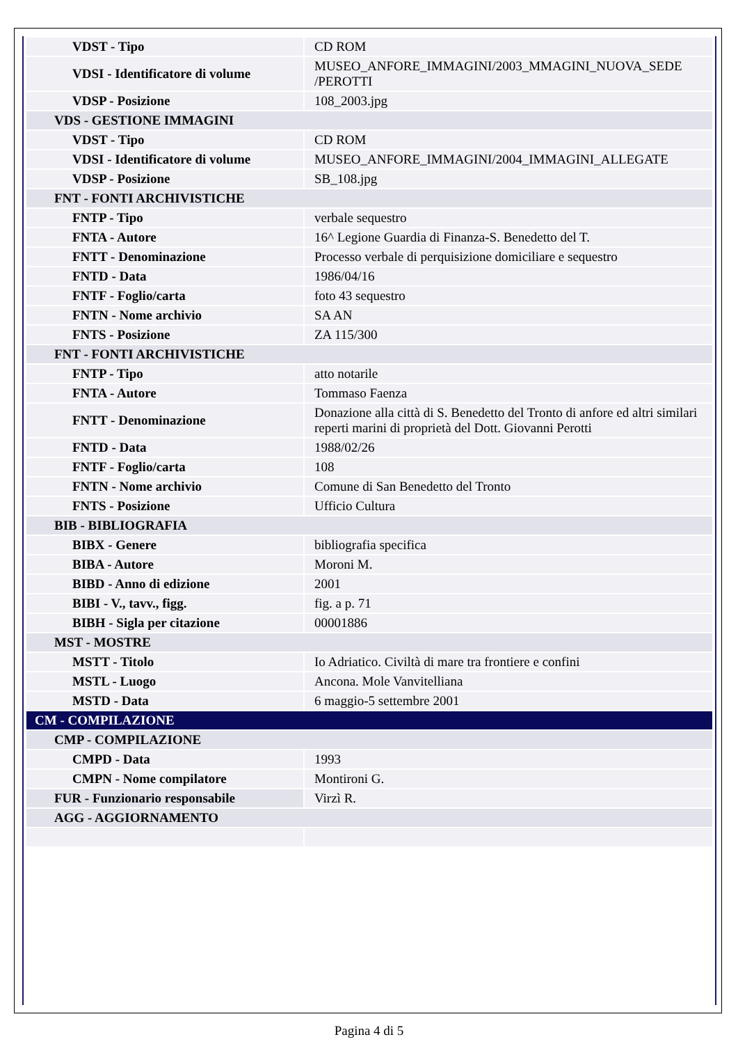| VDST - Tipo | CD ROM |
| VDSI - Identificatore di volume | MUSEO_ANFORE_IMMAGINI/2003_MMAGINI_NUOVA_SEDE /PEROTTI |
| VDSP - Posizione | 108_2003.jpg |
| VDS - GESTIONE IMMAGINI | |
| VDST - Tipo | CD ROM |
| VDSI - Identificatore di volume | MUSEO_ANFORE_IMMAGINI/2004_IMMAGINI_ALLEGATE |
| VDSP - Posizione | SB_108.jpg |
| FNT - FONTI ARCHIVISTICHE | |
| FNTP - Tipo | verbale sequestro |
| FNTA - Autore | 16^ Legione Guardia di Finanza-S. Benedetto del T. |
| FNTT - Denominazione | Processo verbale di perquisizione domiciliare e sequestro |
| FNTD - Data | 1986/04/16 |
| FNTF - Foglio/carta | foto 43 sequestro |
| FNTN - Nome archivio | SA AN |
| FNTS - Posizione | ZA 115/300 |
| FNT - FONTI ARCHIVISTICHE | |
| FNTP - Tipo | atto notarile |
| FNTA - Autore | Tommaso Faenza |
| FNTT - Denominazione | Donazione alla città di S. Benedetto del Tronto di anfore ed altri similari reperti marini di proprietà del Dott. Giovanni Perotti |
| FNTD - Data | 1988/02/26 |
| FNTF - Foglio/carta | 108 |
| FNTN - Nome archivio | Comune di San Benedetto del Tronto |
| FNTS - Posizione | Ufficio Cultura |
| BIB - BIBLIOGRAFIA | |
| BIBX - Genere | bibliografia specifica |
| BIBA - Autore | Moroni M. |
| BIBD - Anno di edizione | 2001 |
| BIBI - V., tavv., figg. | fig. a p. 71 |
| BIBH - Sigla per citazione | 00001886 |
| MST - MOSTRE | |
| MSTT - Titolo | Io Adriatico. Civiltà di mare tra frontiere e confini |
| MSTL - Luogo | Ancona. Mole Vanvitelliana |
| MSTD - Data | 6 maggio-5 settembre 2001 |
| CM - COMPILAZIONE | |
| CMP - COMPILAZIONE | |
| CMPD - Data | 1993 |
| CMPN - Nome compilatore | Montironi G. |
| FUR - Funzionario responsabile | Virzì R. |
| AGG - AGGIORNAMENTO | |
Pagina 4 di 5